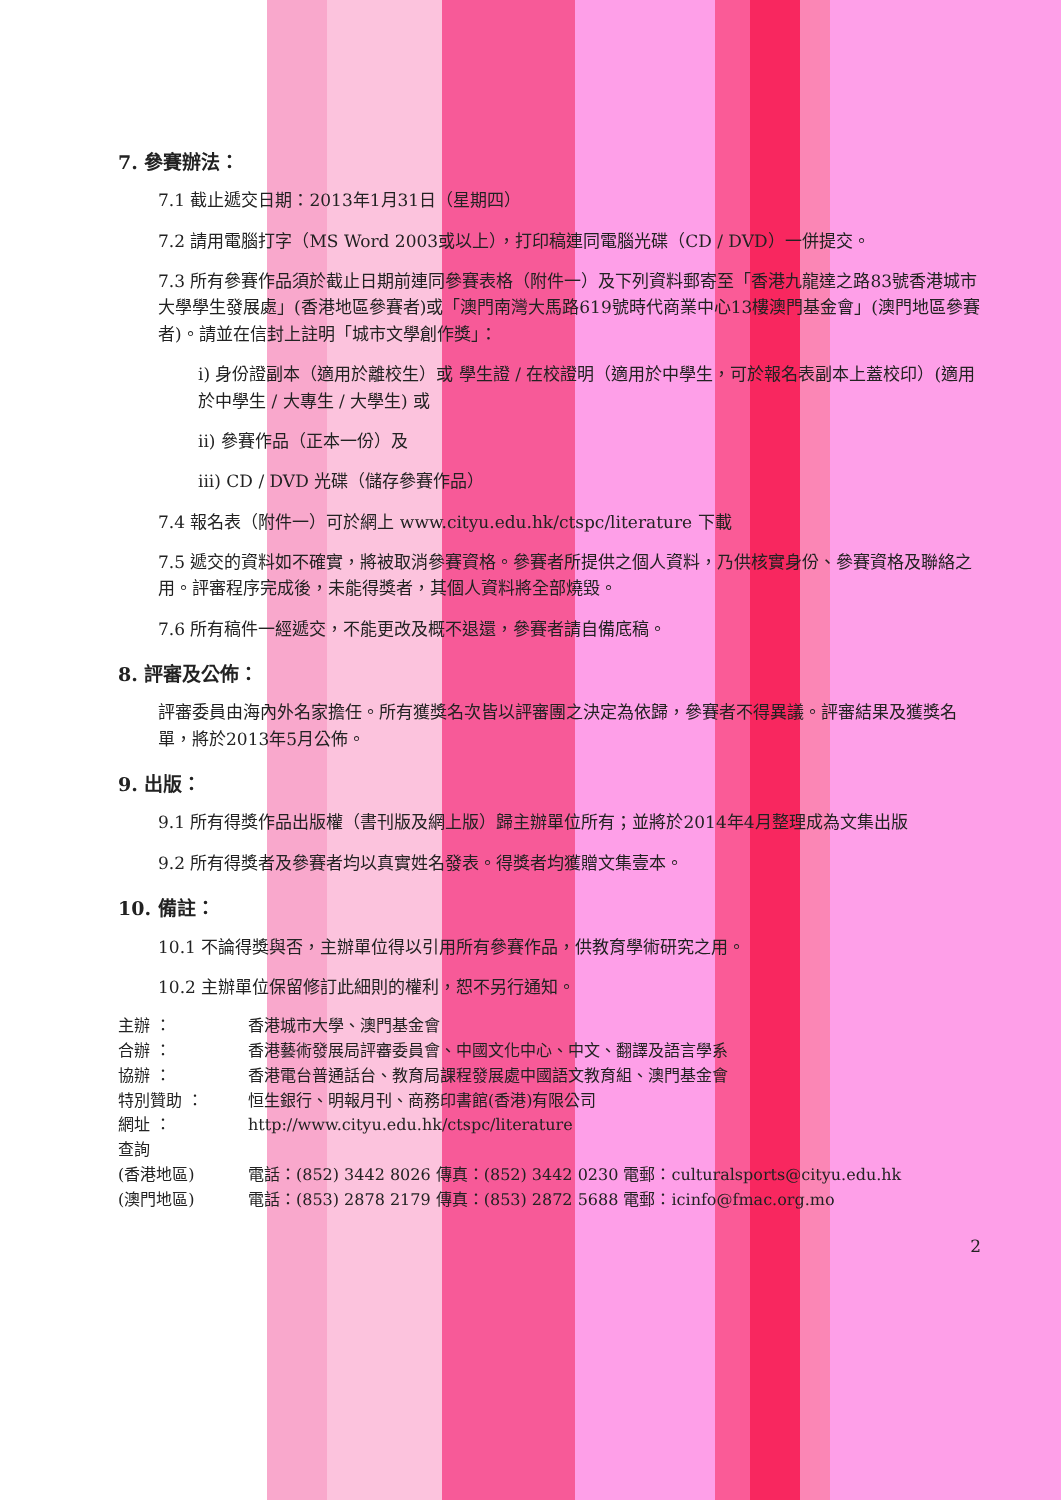7. 參賽辦法：
7.1 截止遞交日期：2013年1月31日（星期四）
7.2 請用電腦打字（MS Word 2003或以上），打印稿連同電腦光碟（CD / DVD）一併提交。
7.3 所有參賽作品須於截止日期前連同參賽表格（附件一）及下列資料郵寄至「香港九龍達之路83號香港城市大學學生發展處」(香港地區參賽者)或「澳門南灣大馬路619號時代商業中心13樓澳門基金會」(澳門地區參賽者)。請並在信封上註明「城市文學創作獎」：
i) 身份證副本（適用於離校生）或 學生證 / 在校證明（適用於中學生，可於報名表副本上蓋校印）(適用於中學生 / 大專生 / 大學生) 或
ii) 參賽作品（正本一份）及
iii) CD / DVD 光碟（儲存參賽作品）
7.4 報名表（附件一）可於網上 www.cityu.edu.hk/ctspc/literature 下載
7.5 遞交的資料如不確實，將被取消參賽資格。參賽者所提供之個人資料，乃供核實身份、參賽資格及聯絡之用。評審程序完成後，未能得獎者，其個人資料將全部燒毀。
7.6 所有稿件一經遞交，不能更改及概不退還，參賽者請自備底稿。
8. 評審及公佈：
評審委員由海內外名家擔任。所有獲獎名次皆以評審團之決定為依歸，參賽者不得異議。評審結果及獲獎名單，將於2013年5月公佈。
9. 出版：
9.1 所有得獎作品出版權（書刊版及網上版）歸主辦單位所有；並將於2014年4月整理成為文集出版
9.2 所有得獎者及參賽者均以真實姓名發表。得獎者均獲贈文集壹本。
10. 備註：
10.1 不論得獎與否，主辦單位得以引用所有參賽作品，供教育學術研究之用。
10.2 主辦單位保留修訂此細則的權利，恕不另行通知。
主辦 ： 香港城市大學、澳門基金會
合辦 ： 香港藝術發展局評審委員會、中國文化中心、中文、翻譯及語言學系
協辦 ： 香港電台普通話台、教育局課程發展處中國語文教育組、澳門基金會
特別贊助 ： 恒生銀行、明報月刊、商務印書館(香港)有限公司
網址 ： http://www.cityu.edu.hk/ctspc/literature
查詢
(香港地區) 電話：(852) 3442 8026 傳真：(852) 3442 0230 電郵：culturalsports@cityu.edu.hk
(澳門地區) 電話：(853) 2878 2179 傳真：(853) 2872 5688 電郵：icinfo@fmac.org.mo
2